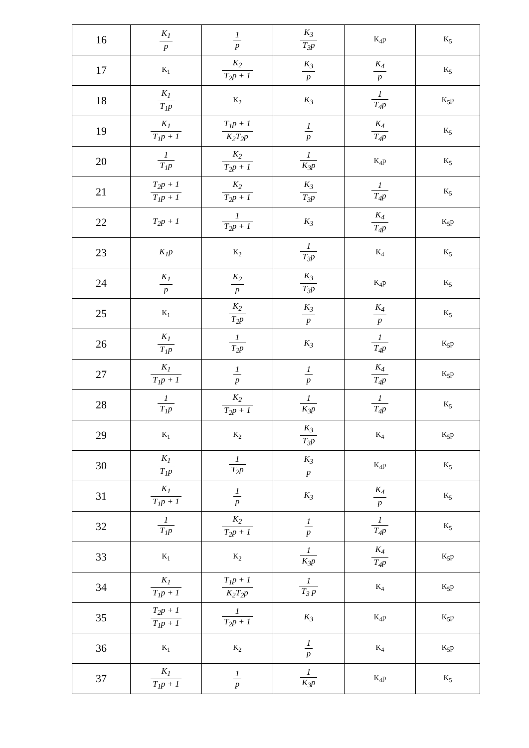| 16 | K<sub>1</sub> p | 1 p | K<sub>3</sub> T<sub>3</sub>p | K<sub>4</sub>p | K<sub>5</sub> |
| 17 | K<sub>1</sub> | K<sub>2</sub> T<sub>2</sub>p + 1 | K<sub>3</sub> p | K<sub>4</sub> p | K<sub>5</sub> |
| 18 | K<sub>1</sub> T<sub>1</sub>p | K<sub>2</sub> | K<sub>3</sub> | 1 T<sub>4</sub>p | K<sub>5</sub>p |
| 19 | K<sub>1</sub> T<sub>1</sub>p + 1 | T<sub>1</sub>p + 1 K<sub>2</sub>T<sub>2</sub>p | 1 p | K<sub>4</sub> T<sub>4</sub>p | K<sub>5</sub> |
| 20 | 1 T<sub>1</sub>p | K<sub>2</sub> T<sub>2</sub>p + 1 | 1 K<sub>3</sub>p | K<sub>4</sub>p | K<sub>5</sub> |
| 21 | T<sub>2</sub>p + 1 T<sub>1</sub>p + 1 | K<sub>2</sub> T<sub>2</sub>p + 1 | K<sub>3</sub> T<sub>3</sub>p | 1 T<sub>4</sub>p | K<sub>5</sub> |
| 22 | T<sub>2</sub>p + 1 | 1 T<sub>2</sub>p + 1 | K<sub>3</sub> | K<sub>4</sub> T<sub>4</sub>p | K<sub>5</sub>p |
| 23 | K<sub>1</sub>p | K<sub>2</sub> | 1 T<sub>3</sub>p | K<sub>4</sub> | K<sub>5</sub> |
| 24 | K<sub>1</sub> p | K<sub>2</sub> p | K<sub>3</sub> T<sub>3</sub>p | K<sub>4</sub>p | K<sub>5</sub> |
| 25 | K<sub>1</sub> | K<sub>2</sub> T<sub>2</sub>p | K<sub>3</sub> p | K<sub>4</sub> p | K<sub>5</sub> |
| 26 | K<sub>1</sub> T<sub>1</sub>p | 1 T<sub>2</sub>p | K<sub>3</sub> | 1 T<sub>4</sub>p | K<sub>5</sub>p |
| 27 | K<sub>1</sub> T<sub>1</sub>p + 1 | 1 p | 1 p | K<sub>4</sub> T<sub>4</sub>p | K<sub>5</sub>p |
| 28 | 1 T<sub>1</sub>p | K<sub>2</sub> T<sub>2</sub>p + 1 | 1 K<sub>3</sub>p | 1 T<sub>4</sub>p | K<sub>5</sub> |
| 29 | K<sub>1</sub> | K<sub>2</sub> | K<sub>3</sub> T<sub>3</sub>p | K<sub>4</sub> | K<sub>5</sub>p |
| 30 | K<sub>1</sub> T<sub>1</sub>p | 1 T<sub>2</sub>p | K<sub>3</sub> p | K<sub>4</sub>p | K<sub>5</sub> |
| 31 | K<sub>1</sub> T<sub>1</sub>p + 1 | 1 p | K<sub>3</sub> | K<sub>4</sub> p | K<sub>5</sub> |
| 32 | 1 T<sub>1</sub>p | K<sub>2</sub> T<sub>2</sub>p + 1 | 1 p | 1 T<sub>4</sub>p | K<sub>5</sub> |
| 33 | K<sub>1</sub> | K<sub>2</sub> | 1 K<sub>3</sub>p | K<sub>4</sub> T<sub>4</sub>p | K<sub>5</sub>p |
| 34 | K<sub>1</sub> T<sub>1</sub>p + 1 | T<sub>1</sub>p + 1 K<sub>2</sub>T<sub>2</sub>p | 1 T<sub>3</sub> p | K<sub>4</sub> | K<sub>5</sub>p |
| 35 | T<sub>2</sub>p + 1 T<sub>1</sub>p + 1 | 1 T<sub>2</sub>p + 1 | K<sub>3</sub> | K<sub>4</sub>p | K<sub>5</sub>p |
| 36 | K<sub>1</sub> | K<sub>2</sub> | 1 p | K<sub>4</sub> | K<sub>5</sub>p |
| 37 | K<sub>1</sub> T<sub>1</sub>p + 1 | 1 p | 1 K<sub>3</sub>p | K<sub>4</sub>p | K<sub>5</sub> |